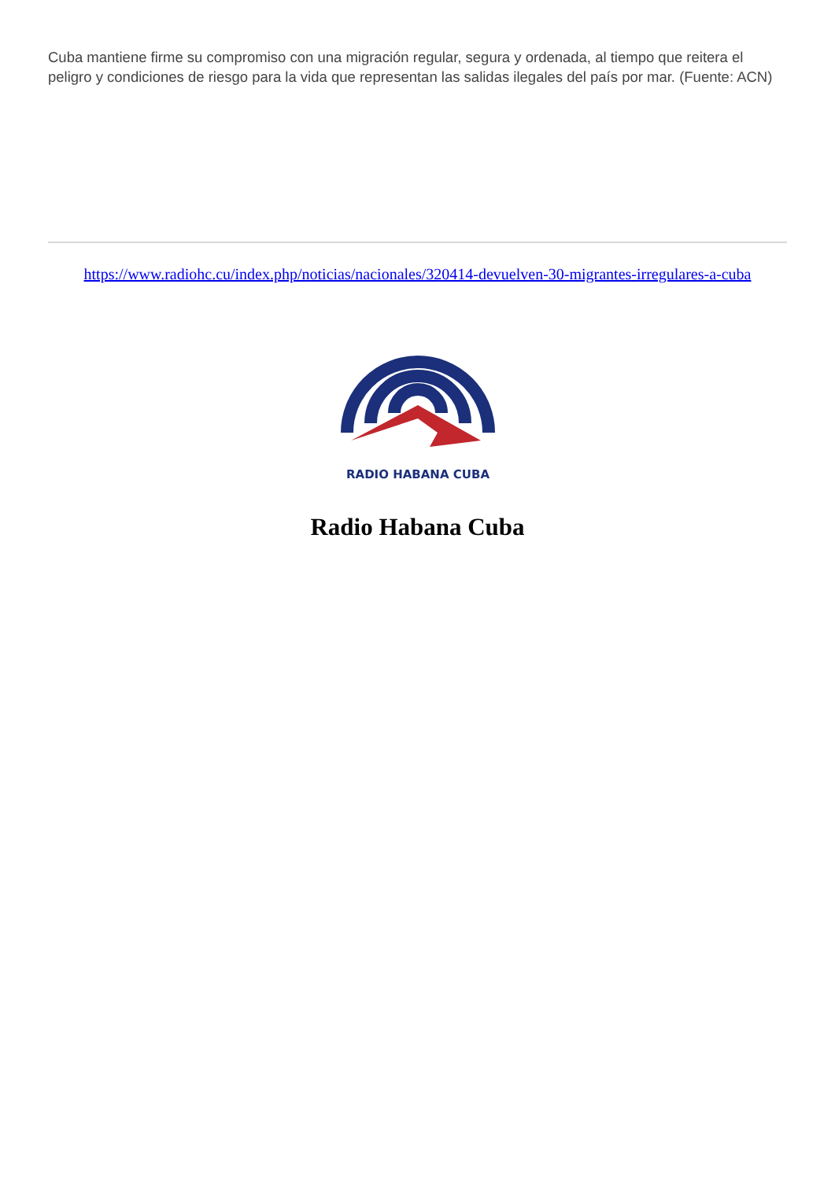Cuba mantiene firme su compromiso con una migración regular, segura y ordenada, al tiempo que reitera el peligro y condiciones de riesgo para la vida que representan las salidas ilegales del país por mar. (Fuente: ACN)
https://www.radiohc.cu/index.php/noticias/nacionales/320414-devuelven-30-migrantes-irregulares-a-cuba
RADIO HABANA CUBA
Radio Habana Cuba